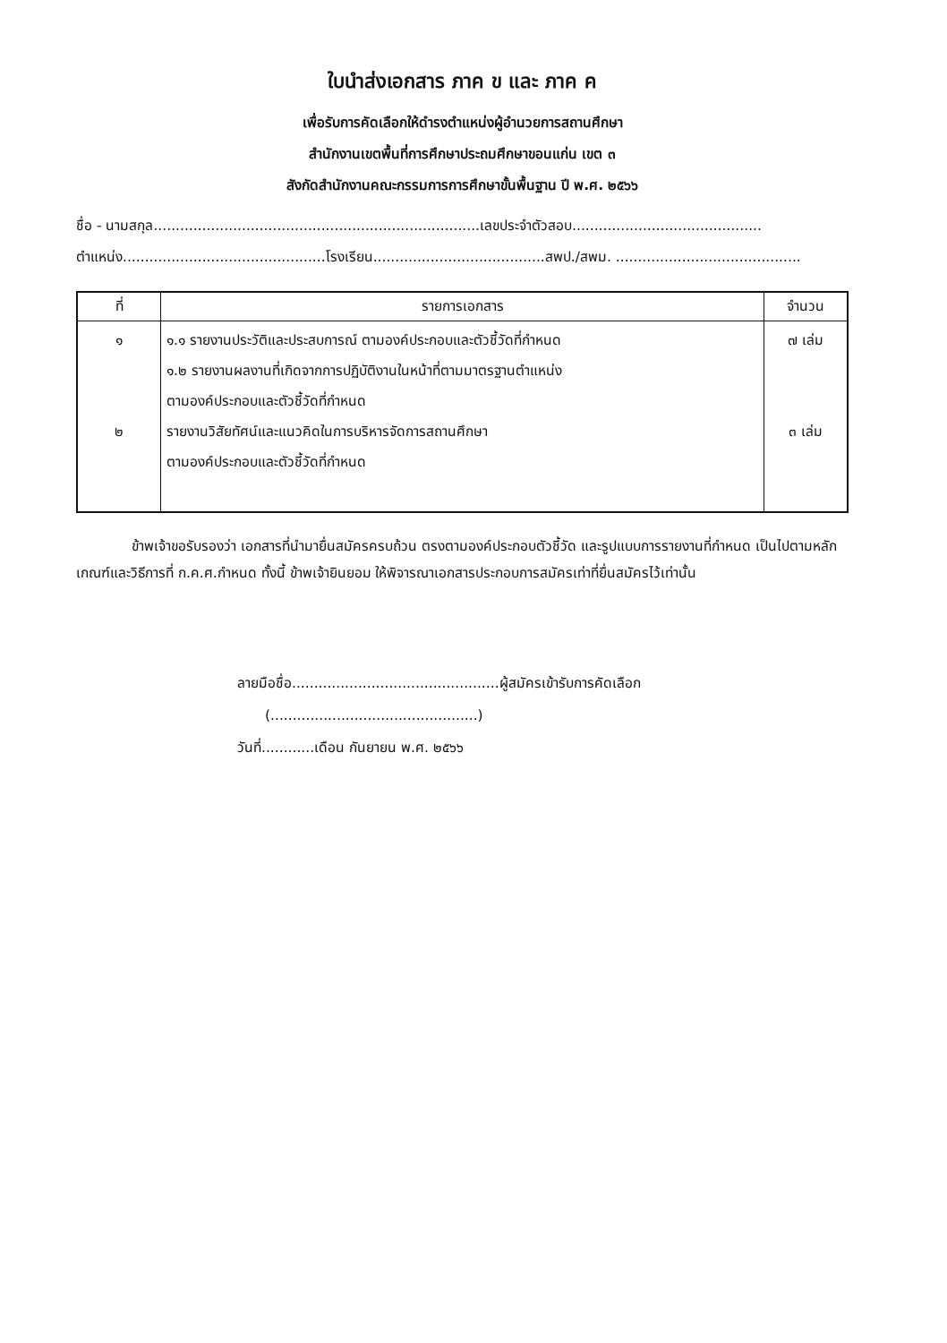ใบนำส่งเอกสาร ภาค ข และ ภาค ค
เพื่อรับการคัดเลือกให้ดำรงตำแหน่งผู้อำนวยการสถานศึกษา
สำนักงานเขตพื้นที่การศึกษาประถมศึกษาขอนแก่น เขต ๓
สังกัดสำนักงานคณะกรรมการการศึกษาขั้นพื้นฐาน ปี พ.ศ. ๒๕๖๖
ชื่อ - นามสกุล..........................................................................เลขประจำตัวสอบ...........................................
ตำแหน่ง..............................................โรงเรียน.......................................สพป./สพม. ..........................................
| ที่ | รายการเอกสาร | จำนวน |
| --- | --- | --- |
| ๑ ๒ | ๑.๑ รายงานประวัติและประสบการณ์ ตามองค์ประกอบและตัวชี้วัดที่กำหนด ๑.๒ รายงานผลงานที่เกิดจากการปฏิบัติงานในหน้าที่ตามมาตรฐานตำแหน่ง ตามองค์ประกอบและตัวชี้วัดที่กำหนด รายงานวิสัยทัศน์และแนวคิดในการบริหารจัดการสถานศึกษา ตามองค์ประกอบและตัวชี้วัดที่กำหนด | ๗ เล่ม ๓ เล่ม |
    ข้าพเจ้าขอรับรองว่า เอกสารที่นำมายื่นสมัครครบถ้วน ตรงตามองค์ประกอบตัวชี้วัด และรูปแบบการรายงานที่กำหนด เป็นไปตามหลักเกณฑ์และวิธีการที่ ก.ค.ศ.กำหนด ทั้งนี้ ข้าพเจ้ายินยอม ให้พิจารณาเอกสารประกอบการสมัครเท่าที่ยื่นสมัครไว้เท่านั้น
ลายมือชื่อ...............................................ผู้สมัครเข้ารับการคัดเลือก
  (...............................................)
วันที่............เดือน กันยายน พ.ศ. ๒๕๖๖